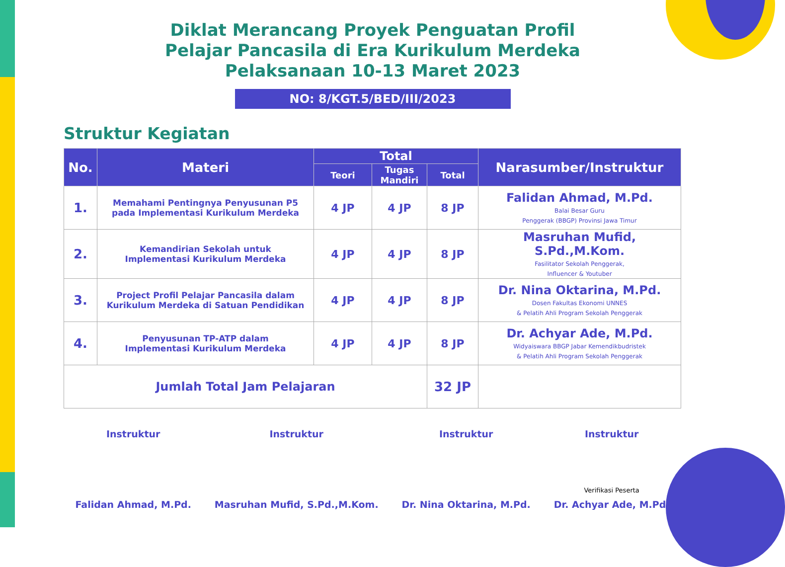Diklat Merancang Proyek Penguatan Profil
Pelajar Pancasila di Era Kurikulum Merdeka
Pelaksanaan 10-13 Maret 2023
NO: 8/KGT.5/BED/III/2023
Struktur Kegiatan
| No. | Materi | Total | | | Narasumber/Instruktur |
| --- | --- | --- | --- | --- | --- |
| | | Teori | Tugas Mandiri | Total | |
| 1. | Memahami Pentingnya Penyusunan P5 pada Implementasi Kurikulum Merdeka | 4 JP | 4 JP | 8 JP | Falidan Ahmad, M.Pd. Balai Besar Guru Penggerak (BBGP) Provinsi Jawa Timur |
| 2. | Kemandirian Sekolah untuk Implementasi Kurikulum Merdeka | 4 JP | 4 JP | 8 JP | Masruhan Mufid, S.Pd.,M.Kom. Fasilitator Sekolah Penggerak, Influencer & Youtuber |
| 3. | Project Profil Pelajar Pancasila dalam Kurikulum Merdeka di Satuan Pendidikan | 4 JP | 4 JP | 8 JP | Dr. Nina Oktarina, M.Pd. Dosen Fakultas Ekonomi UNNES & Pelatih Ahli Program Sekolah Penggerak |
| 4. | Penyusunan TP-ATP dalam Implementasi Kurikulum Merdeka | 4 JP | 4 JP | 8 JP | Dr. Achyar Ade, M.Pd. Widyaiswara BBGP Jabar Kemendikbudristek & Pelatih Ahli Program Sekolah Penggerak |
| Jumlah Total Jam Pelajaran | | | | 32 JP | |
Instruktur Falidan Ahmad, M.Pd.
Instruktur Masruhan Mufid, S.Pd.,M.Kom.
Instruktur Dr. Nina Oktarina, M.Pd.
Instruktur
Verifikasi Peserta
Dr. Achyar Ade, M.Pd.